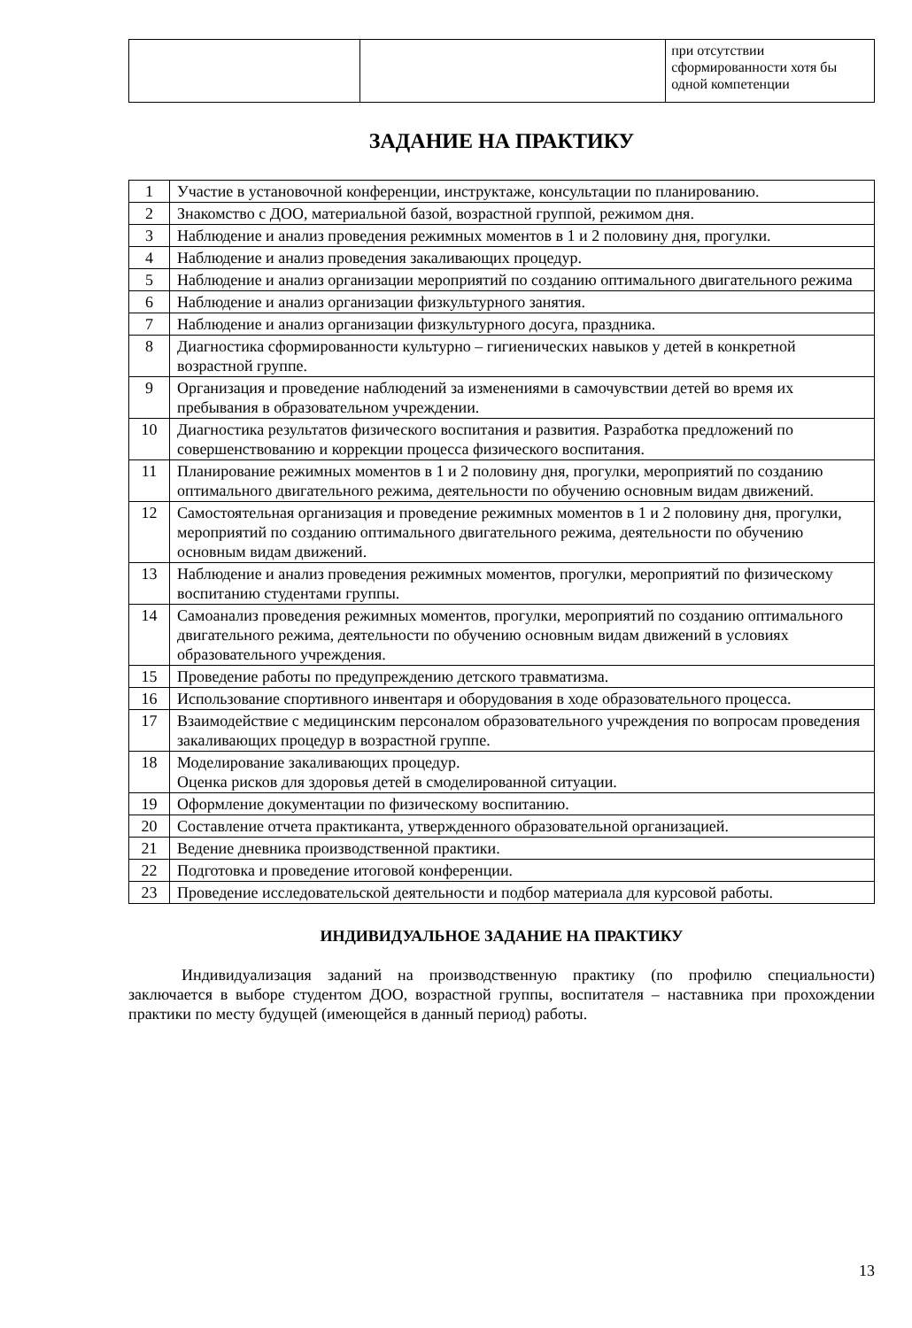| | | при отсутствии сформированности хотя бы одной компетенции |
ЗАДАНИЕ НА ПРАКТИКУ
| 1 | Участие в установочной конференции, инструктаже, консультации по планированию. |
| 2 | Знакомство с ДОО, материальной базой, возрастной группой, режимом дня. |
| 3 | Наблюдение и анализ проведения режимных моментов в 1 и 2 половину дня, прогулки. |
| 4 | Наблюдение и анализ проведения закаливающих процедур. |
| 5 | Наблюдение и анализ организации мероприятий по созданию оптимального двигательного режима |
| 6 | Наблюдение и анализ организации физкультурного занятия. |
| 7 | Наблюдение и анализ организации физкультурного досуга, праздника. |
| 8 | Диагностика сформированности культурно – гигиенических навыков у детей в конкретной возрастной группе. |
| 9 | Организация и проведение наблюдений за изменениями в самочувствии детей во время их пребывания в образовательном учреждении. |
| 10 | Диагностика результатов физического воспитания и развития. Разработка предложений по совершенствованию и коррекции процесса физического воспитания. |
| 11 | Планирование режимных моментов в 1 и 2 половину дня, прогулки, мероприятий по созданию оптимального двигательного режима, деятельности по обучению основным видам движений. |
| 12 | Самостоятельная организация и проведение режимных моментов в 1 и 2 половину дня, прогулки, мероприятий по созданию оптимального двигательного режима, деятельности по обучению основным видам движений. |
| 13 | Наблюдение и анализ проведения режимных моментов, прогулки, мероприятий по физическому воспитанию студентами группы. |
| 14 | Самоанализ проведения режимных моментов, прогулки, мероприятий по созданию оптимального двигательного режима, деятельности по обучению основным видам движений в условиях образовательного учреждения. |
| 15 | Проведение работы по предупреждению детского травматизма. |
| 16 | Использование спортивного инвентаря и оборудования в ходе образовательного процесса. |
| 17 | Взаимодействие с медицинским персоналом образовательного учреждения по вопросам проведения закаливающих процедур в возрастной группе. |
| 18 | Моделирование закаливающих процедур. Оценка рисков для здоровья детей в смоделированной ситуации. |
| 19 | Оформление документации по физическому воспитанию. |
| 20 | Составление отчета практиканта, утвержденного образовательной организацией. |
| 21 | Ведение дневника производственной практики. |
| 22 | Подготовка и проведение итоговой конференции. |
| 23 | Проведение исследовательской деятельности и подбор материала для курсовой работы. |
ИНДИВИДУАЛЬНОЕ ЗАДАНИЕ НА ПРАКТИКУ
Индивидуализация заданий на производственную практику (по профилю специальности) заключается в выборе студентом ДОО, возрастной группы, воспитателя – наставника при прохождении практики по месту будущей (имеющейся в данный период) работы.
13